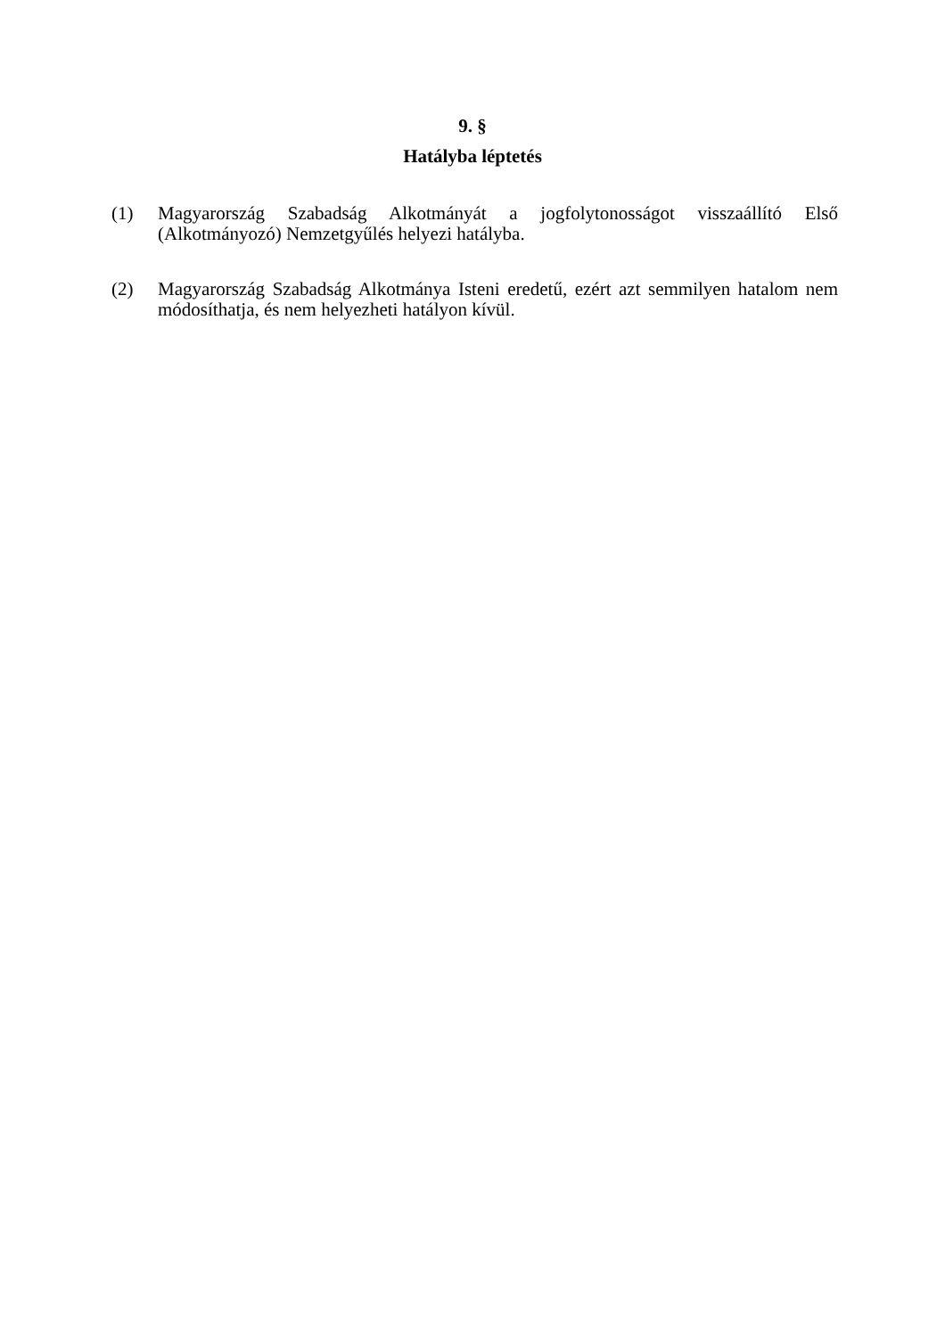9. §
Hatályba léptetés
(1) Magyarország Szabadság Alkotmányát a jogfolytonosságot visszaállító Első (Alkotmányozó) Nemzetgyűlés helyezi hatályba.
(2) Magyarország Szabadság Alkotmánya Isteni eredetű, ezért azt semmilyen hatalom nem módosíthatja, és nem helyezheti hatályon kívül.